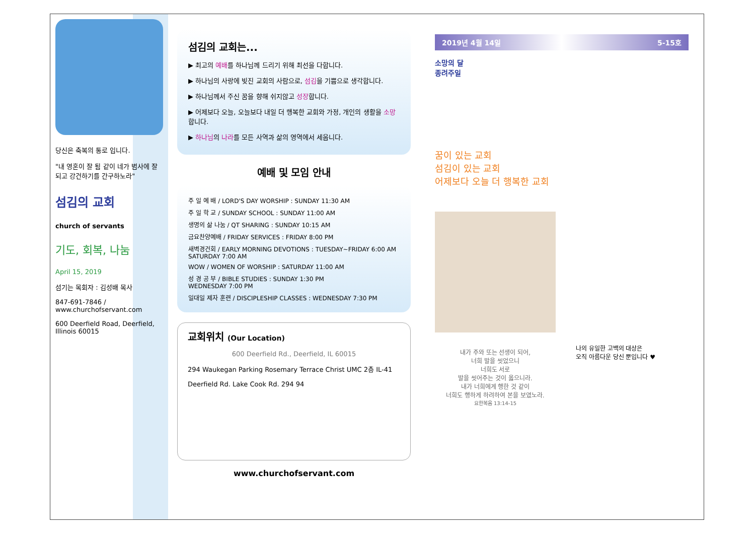당신은 축복의 통로 입니다.
"내 영혼이 잘 됨 같이 네가 범사에 잘되고 강건하기를 간구하노라"
섬김의 교회
church of servants
기도, 회복, 나눔
April 15, 2019
섬기는 목회자 : 김성배 목사
847-691-7846 / www.churchofservant.com
600 Deerfield Road, Deerfield, Illinois 60015
섬김의 교회는...
▶ 최고의 예배를 하나님께 드리기 위해 최선을 다합니다.
▶ 하나님의 사랑에 빚진 교회의 사람으로, 섬김을 기쁨으로 생각합니다.
▶ 하나님께서 주신 꿈을 향해 쉬지않고 성장합니다.
▶ 어제보다 오늘, 오늘보다 내일 더 행복한 교회와 가정, 개인의 생활을 소망합니다.
▶ 하나님의 나라를 모든 사역과 삶의 영역에서 세웁니다.
예배 및 모임 안내
주 일 예 배 / LORD'S DAY WORSHIP : SUNDAY 11:30 AM
주 일 학 교 / SUNDAY SCHOOL : SUNDAY 11:00 AM
생명의 삶 나눔 / QT SHARING : SUNDAY 10:15 AM
금요찬양예배 / FRIDAY SERVICES : FRIDAY 8:00 PM
새벽경건회 / EARLY MORNING DEVOTIONS : TUESDAY~FRIDAY 6:00 AM
SATURDAY 7:00 AM
WOW / WOMEN OF WORSHIP : SATURDAY 11:00 AM
성 경 공 부 / BIBLE STUDIES : SUNDAY 1:30 PM
WEDNESDAY 7:00 PM
일대일 제자 훈련 / DISCIPLESHIP CLASSES : WEDNESDAY 7:30 PM
교회위치 (Our Location)
600 Deerfield Rd., Deerfield, IL 60015
294 Waukegan Parking Rosemary Terrace Christ UMC 2층 IL-41
Deerfield Rd. Lake Cook Rd. 294 94
www.churchofservant.com
2019년 4월 14일 5-15호
소망의 달
종려주일
꿈이 있는 교회
섬김이 있는 교회
어제보다 오늘 더 행복한 교회
내가 주와 또는 선생이 되어,
너희 발을 씻었으니
너희도 서로
발을 씻어주는 것이 옳으니라.
내가 너희에게 행한 것 같이
너희도 행하게 하려하여 본을 보였노라.
요한복음 13:14-15
나의 유일한 고백의 대상은
오직 아름다운 당신 뿐입니다 ♥